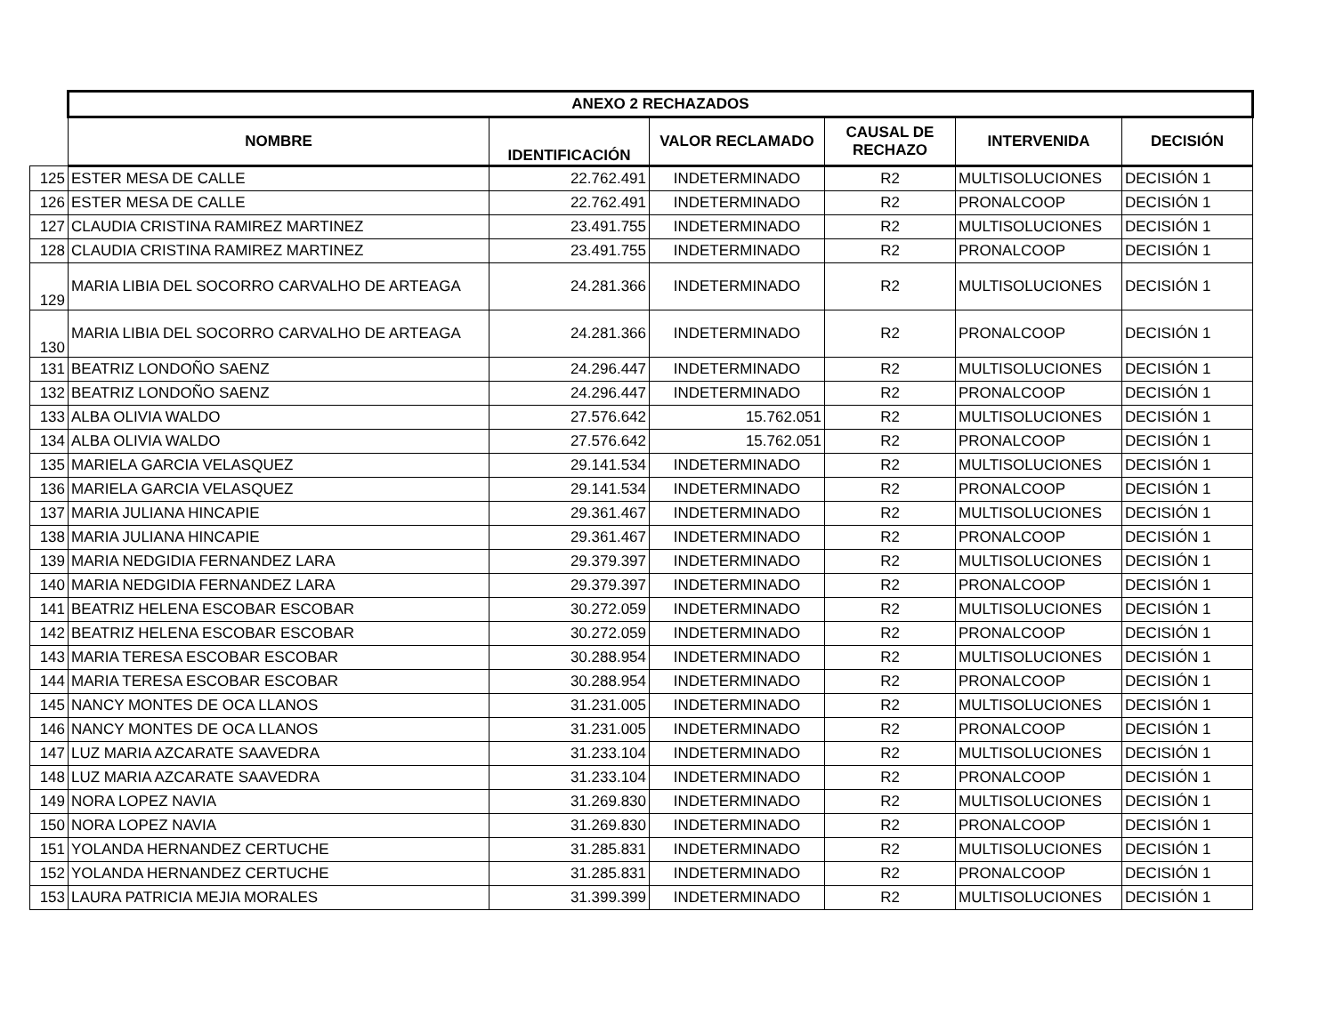| | ANEXO 2 RECHAZADOS | | | | | |
| | NOMBRE | IDENTIFICACIÓN | VALOR RECLAMADO | CAUSAL DE RECHAZO | INTERVENIDA | DECISIÓN |
| 125 | ESTER MESA DE CALLE | 22.762.491 | INDETERMINADO | R2 | MULTISOLUCIONES | DECISIÓN 1 |
| 126 | ESTER MESA DE CALLE | 22.762.491 | INDETERMINADO | R2 | PRONALCOOP | DECISIÓN 1 |
| 127 | CLAUDIA CRISTINA RAMIREZ MARTINEZ | 23.491.755 | INDETERMINADO | R2 | MULTISOLUCIONES | DECISIÓN 1 |
| 128 | CLAUDIA CRISTINA RAMIREZ MARTINEZ | 23.491.755 | INDETERMINADO | R2 | PRONALCOOP | DECISIÓN 1 |
| 129 | MARIA LIBIA DEL SOCORRO CARVALHO DE ARTEAGA | 24.281.366 | INDETERMINADO | R2 | MULTISOLUCIONES | DECISIÓN 1 |
| 130 | MARIA LIBIA DEL SOCORRO CARVALHO DE ARTEAGA | 24.281.366 | INDETERMINADO | R2 | PRONALCOOP | DECISIÓN 1 |
| 131 | BEATRIZ LONDOÑO SAENZ | 24.296.447 | INDETERMINADO | R2 | MULTISOLUCIONES | DECISIÓN 1 |
| 132 | BEATRIZ LONDOÑO SAENZ | 24.296.447 | INDETERMINADO | R2 | PRONALCOOP | DECISIÓN 1 |
| 133 | ALBA OLIVIA WALDO | 27.576.642 | 15.762.051 | R2 | MULTISOLUCIONES | DECISIÓN 1 |
| 134 | ALBA OLIVIA WALDO | 27.576.642 | 15.762.051 | R2 | PRONALCOOP | DECISIÓN 1 |
| 135 | MARIELA GARCIA VELASQUEZ | 29.141.534 | INDETERMINADO | R2 | MULTISOLUCIONES | DECISIÓN 1 |
| 136 | MARIELA GARCIA VELASQUEZ | 29.141.534 | INDETERMINADO | R2 | PRONALCOOP | DECISIÓN 1 |
| 137 | MARIA JULIANA HINCAPIE | 29.361.467 | INDETERMINADO | R2 | MULTISOLUCIONES | DECISIÓN 1 |
| 138 | MARIA JULIANA HINCAPIE | 29.361.467 | INDETERMINADO | R2 | PRONALCOOP | DECISIÓN 1 |
| 139 | MARIA NEDGIDIA FERNANDEZ LARA | 29.379.397 | INDETERMINADO | R2 | MULTISOLUCIONES | DECISIÓN 1 |
| 140 | MARIA NEDGIDIA FERNANDEZ LARA | 29.379.397 | INDETERMINADO | R2 | PRONALCOOP | DECISIÓN 1 |
| 141 | BEATRIZ HELENA ESCOBAR ESCOBAR | 30.272.059 | INDETERMINADO | R2 | MULTISOLUCIONES | DECISIÓN 1 |
| 142 | BEATRIZ HELENA ESCOBAR ESCOBAR | 30.272.059 | INDETERMINADO | R2 | PRONALCOOP | DECISIÓN 1 |
| 143 | MARIA TERESA ESCOBAR ESCOBAR | 30.288.954 | INDETERMINADO | R2 | MULTISOLUCIONES | DECISIÓN 1 |
| 144 | MARIA TERESA ESCOBAR ESCOBAR | 30.288.954 | INDETERMINADO | R2 | PRONALCOOP | DECISIÓN 1 |
| 145 | NANCY MONTES DE OCA LLANOS | 31.231.005 | INDETERMINADO | R2 | MULTISOLUCIONES | DECISIÓN 1 |
| 146 | NANCY MONTES DE OCA LLANOS | 31.231.005 | INDETERMINADO | R2 | PRONALCOOP | DECISIÓN 1 |
| 147 | LUZ MARIA AZCARATE SAAVEDRA | 31.233.104 | INDETERMINADO | R2 | MULTISOLUCIONES | DECISIÓN 1 |
| 148 | LUZ MARIA AZCARATE SAAVEDRA | 31.233.104 | INDETERMINADO | R2 | PRONALCOOP | DECISIÓN 1 |
| 149 | NORA LOPEZ NAVIA | 31.269.830 | INDETERMINADO | R2 | MULTISOLUCIONES | DECISIÓN 1 |
| 150 | NORA LOPEZ NAVIA | 31.269.830 | INDETERMINADO | R2 | PRONALCOOP | DECISIÓN 1 |
| 151 | YOLANDA HERNANDEZ CERTUCHE | 31.285.831 | INDETERMINADO | R2 | MULTISOLUCIONES | DECISIÓN 1 |
| 152 | YOLANDA HERNANDEZ CERTUCHE | 31.285.831 | INDETERMINADO | R2 | PRONALCOOP | DECISIÓN 1 |
| 153 | LAURA PATRICIA MEJIA MORALES | 31.399.399 | INDETERMINADO | R2 | MULTISOLUCIONES | DECISIÓN 1 |